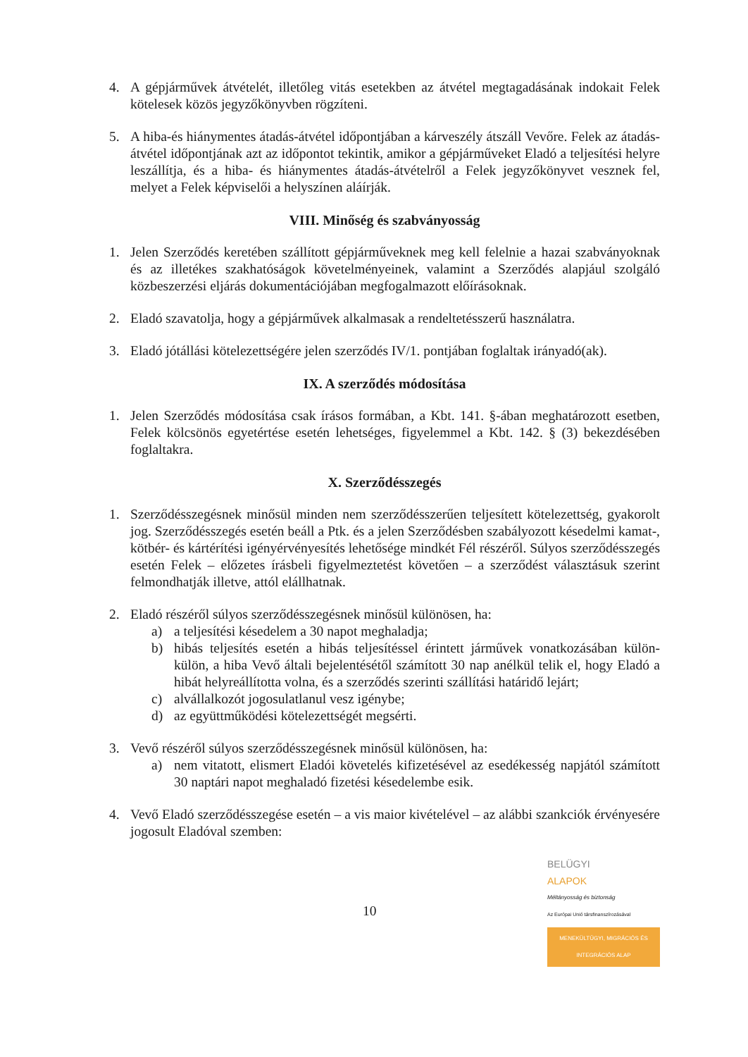4. A gépjárművek átvételét, illetőleg vitás esetekben az átvétel megtagadásának indokait Felek kötelesek közös jegyzőkönyvben rögzíteni.
5. A hiba-és hiánymentes átadás-átvétel időpontjában a kárveszély átszáll Vevőre. Felek az átadás-átvétel időpontjának azt az időpontot tekintik, amikor a gépjárműveket Eladó a teljesítési helyre leszállítja, és a hiba- és hiánymentes átadás-átvételről a Felek jegyzőkönyvet vesznek fel, melyet a Felek képviselői a helyszínen aláírják.
VIII. Minőség és szabványosság
1. Jelen Szerződés keretében szállított gépjárműveknek meg kell felelnie a hazai szabványoknak és az illetékes szakhatóságok követelményeinek, valamint a Szerződés alapjául szolgáló közbeszerzési eljárás dokumentációjában megfogalmazott előírásoknak.
2. Eladó szavatolja, hogy a gépjárművek alkalmasak a rendeltetésszerű használatra.
3. Eladó jótállási kötelezettségére jelen szerződés IV/1. pontjában foglaltak irányadó(ak).
IX. A szerződés módosítása
1. Jelen Szerződés módosítása csak írásos formában, a Kbt. 141. §-ában meghatározott esetben, Felek kölcsönös egyetértése esetén lehetséges, figyelemmel a Kbt. 142. § (3) bekezdésében foglaltakra.
X. Szerződésszegés
1. Szerződésszegésnek minősül minden nem szerződésszerűen teljesített kötelezettség, gyakorolt jog. Szerződésszegés esetén beáll a Ptk. és a jelen Szerződésben szabályozott késedelmi kamat-, kötbér- és kártérítési igényérvényesítés lehetősége mindkét Fél részéről. Súlyos szerződésszegés esetén Felek – előzetes írásbeli figyelmeztetést követően – a szerződést választásuk szerint felmondhatják illetve, attól elállhatnak.
2. Eladó részéről súlyos szerződésszegésnek minősül különösen, ha:
a) a teljesítési késedelem a 30 napot meghaladja;
b) hibás teljesítés esetén a hibás teljesítéssel érintett járművek vonatkozásában külön-külön, a hiba Vevő általi bejelentésétől számított 30 nap anélkül telik el, hogy Eladó a hibát helyreállította volna, és a szerződés szerinti szállítási határidő lejárt;
c) alvállalkozót jogosulatlanul vesz igénybe;
d) az együttműködési kötelezettségét megsérti.
3. Vevő részéről súlyos szerződésszegésnek minősül különösen, ha:
a) nem vitatott, elismert Eladói követelés kifizetésével az esedékesség napjától számított 30 naptári napot meghaladó fizetési késedelembe esik.
4. Vevő Eladó szerződésszegése esetén – a vis maior kivételével – az alábbi szankciók érvényesére jogosult Eladóval szemben:
10
BELÜGYI
ALAPOK
Méltányosság és biztonság
Az Európai Unió társfinanszírozásával
MENEKÜLTÜGYI, MIGRÁCIÓS ÉS INTEGRÁCIÓS ALAP